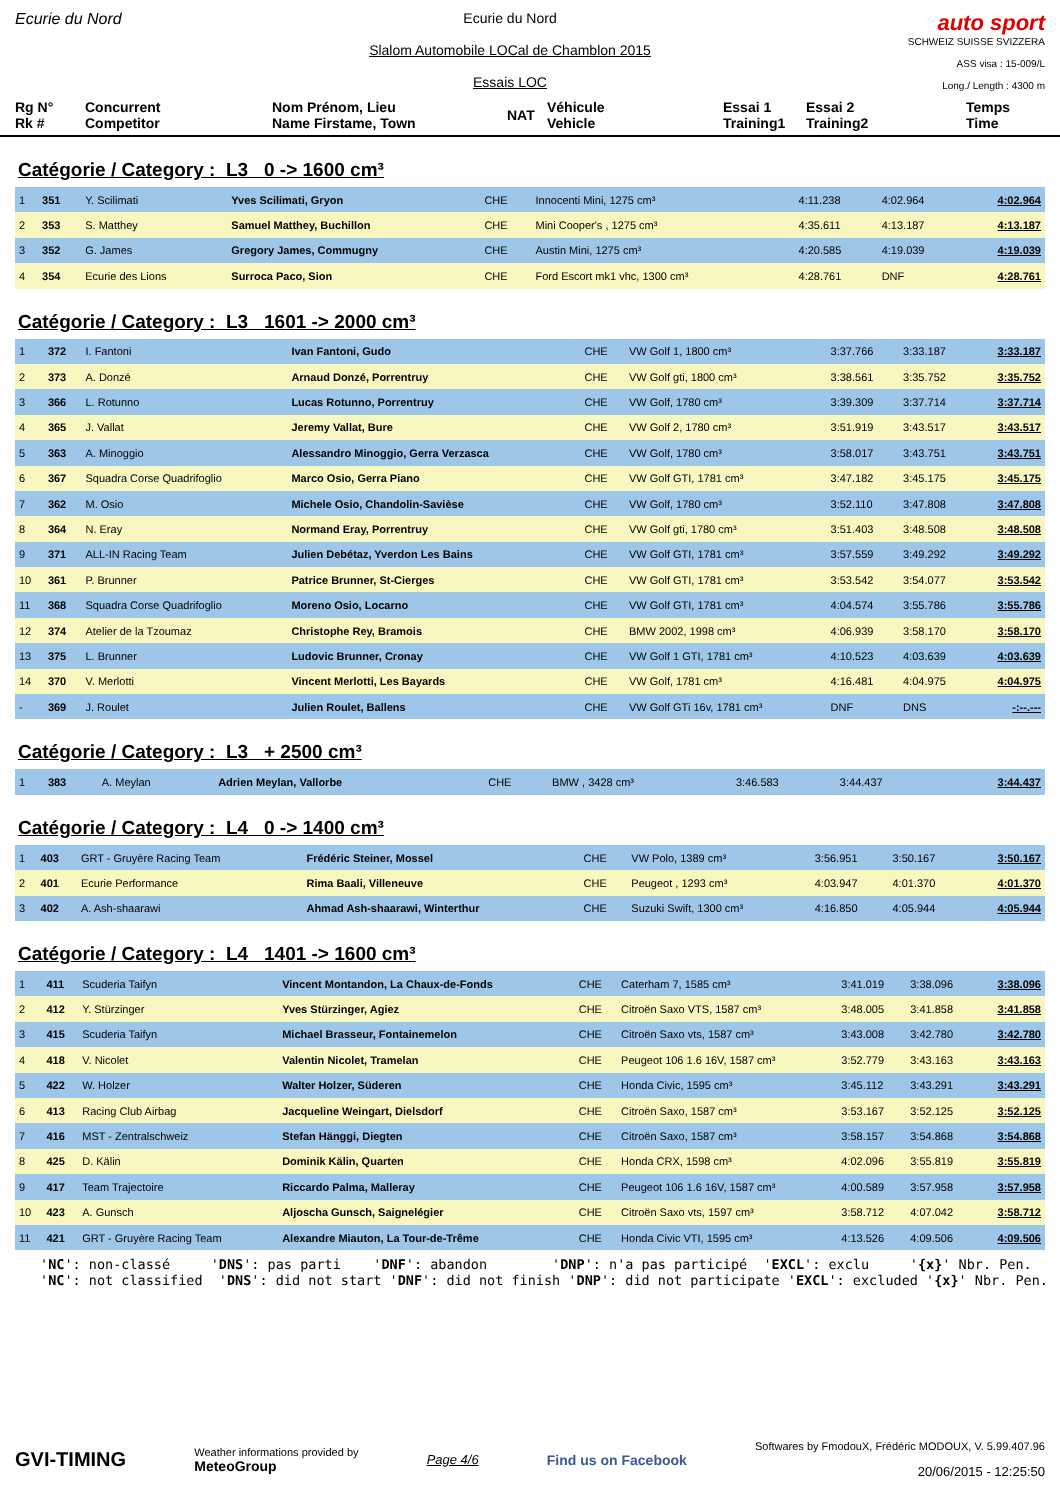Ecurie du Nord
Ecurie du Nord
Slalom Automobile LOCal de Chamblon 2015
Essais LOC
auto sport
SCHWEIZ SUISSE SVIZZERA
ASS visa : 15-009/L
Long./ Length : 4300 m
Rg N°
Rk # Concurrent
Competitor Nom Prénom, Lieu
Name Firstame, Town NAT Véhicule
Vehicle Essai 1
Training1 Essai 2
Training2 Temps
Time
Catégorie / Category : L3 0 -> 1600 cm³
| 1 | 351 | Y. Scilimati | Yves Scilimati, Gryon | CHE | Innocenti Mini, 1275 cm³ | 4:11.238 | 4:02.964 | 4:02.964 |
| 2 | 353 | S. Matthey | Samuel Matthey, Buchillon | CHE | Mini Cooper's , 1275 cm³ | 4:35.611 | 4:13.187 | 4:13.187 |
| 3 | 352 | G. James | Gregory James, Commugny | CHE | Austin Mini, 1275 cm³ | 4:20.585 | 4:19.039 | 4:19.039 |
| 4 | 354 | Ecurie des Lions | Surroca Paco, Sion | CHE | Ford Escort mk1 vhc, 1300 cm³ | 4:28.761 | DNF | 4:28.761 |
Catégorie / Category : L3 1601 -> 2000 cm³
| 1 | 372 | I. Fantoni | Ivan Fantoni, Gudo | CHE | VW Golf 1, 1800 cm³ | 3:37.766 | 3:33.187 | 3:33.187 |
| 2 | 373 | A. Donzé | Arnaud Donzé, Porrentruy | CHE | VW Golf gti, 1800 cm³ | 3:38.561 | 3:35.752 | 3:35.752 |
| 3 | 366 | L. Rotunno | Lucas Rotunno, Porrentruy | CHE | VW Golf, 1780 cm³ | 3:39.309 | 3:37.714 | 3:37.714 |
| 4 | 365 | J. Vallat | Jeremy Vallat, Bure | CHE | VW Golf 2, 1780 cm³ | 3:51.919 | 3:43.517 | 3:43.517 |
| 5 | 363 | A. Minoggio | Alessandro Minoggio, Gerra Verzasca | CHE | VW Golf, 1780 cm³ | 3:58.017 | 3:43.751 | 3:43.751 |
| 6 | 367 | Squadra Corse Quadrifoglio | Marco Osio, Gerra Piano | CHE | VW Golf GTI, 1781 cm³ | 3:47.182 | 3:45.175 | 3:45.175 |
| 7 | 362 | M. Osio | Michele Osio, Chandolin-Savièse | CHE | VW Golf, 1780 cm³ | 3:52.110 | 3:47.808 | 3:47.808 |
| 8 | 364 | N. Eray | Normand Eray, Porrentruy | CHE | VW Golf gti, 1780 cm³ | 3:51.403 | 3:48.508 | 3:48.508 |
| 9 | 371 | ALL-IN Racing Team | Julien Debétaz, Yverdon Les Bains | CHE | VW Golf GTI, 1781 cm³ | 3:57.559 | 3:49.292 | 3:49.292 |
| 10 | 361 | P. Brunner | Patrice Brunner, St-Cierges | CHE | VW Golf GTI, 1781 cm³ | 3:53.542 | 3:54.077 | 3:53.542 |
| 11 | 368 | Squadra Corse Quadrifoglio | Moreno Osio, Locarno | CHE | VW Golf GTI, 1781 cm³ | 4:04.574 | 3:55.786 | 3:55.786 |
| 12 | 374 | Atelier de la Tzoumaz | Christophe Rey, Bramois | CHE | BMW 2002, 1998 cm³ | 4:06.939 | 3:58.170 | 3:58.170 |
| 13 | 375 | L. Brunner | Ludovic Brunner, Cronay | CHE | VW Golf 1 GTI, 1781 cm³ | 4:10.523 | 4:03.639 | 4:03.639 |
| 14 | 370 | V. Merlotti | Vincent Merlotti, Les Bayards | CHE | VW Golf, 1781 cm³ | 4:16.481 | 4:04.975 | 4:04.975 |
| - | 369 | J. Roulet | Julien Roulet, Ballens | CHE | VW Golf GTi 16v, 1781 cm³ | DNF | DNS | -:--.--- |
Catégorie / Category : L3 + 2500 cm³
| 1 | 383 | A. Meylan | Adrien Meylan, Vallorbe | CHE | BMW , 3428 cm³ | 3:46.583 | 3:44.437 | 3:44.437 |
Catégorie / Category : L4 0 -> 1400 cm³
| 1 | 403 | GRT - Gruyère Racing Team | Frédéric Steiner, Mossel | CHE | VW Polo, 1389 cm³ | 3:56.951 | 3:50.167 | 3:50.167 |
| 2 | 401 | Ecurie Performance | Rima Baali, Villeneuve | CHE | Peugeot , 1293 cm³ | 4:03.947 | 4:01.370 | 4:01.370 |
| 3 | 402 | A. Ash-shaarawi | Ahmad Ash-shaarawi, Winterthur | CHE | Suzuki Swift, 1300 cm³ | 4:16.850 | 4:05.944 | 4:05.944 |
Catégorie / Category : L4 1401 -> 1600 cm³
| 1 | 411 | Scuderia Taifyn | Vincent Montandon, La Chaux-de-Fonds | CHE | Caterham 7, 1585 cm³ | 3:41.019 | 3:38.096 | 3:38.096 |
| 2 | 412 | Y. Stürzinger | Yves Stürzinger, Agiez | CHE | Citroën Saxo VTS, 1587 cm³ | 3:48.005 | 3:41.858 | 3:41.858 |
| 3 | 415 | Scuderia Taifyn | Michael Brasseur, Fontainemelon | CHE | Citroën Saxo vts, 1587 cm³ | 3:43.008 | 3:42.780 | 3:42.780 |
| 4 | 418 | V. Nicolet | Valentin Nicolet, Tramelan | CHE | Peugeot 106 1.6 16V, 1587 cm³ | 3:52.779 | 3:43.163 | 3:43.163 |
| 5 | 422 | W. Holzer | Walter Holzer, Süderen | CHE | Honda Civic, 1595 cm³ | 3:45.112 | 3:43.291 | 3:43.291 |
| 6 | 413 | Racing Club Airbag | Jacqueline Weingart, Dielsdorf | CHE | Citroën Saxo, 1587 cm³ | 3:53.167 | 3:52.125 | 3:52.125 |
| 7 | 416 | MST - Zentralschweiz | Stefan Hänggi, Diegten | CHE | Citroën Saxo, 1587 cm³ | 3:58.157 | 3:54.868 | 3:54.868 |
| 8 | 425 | D. Kälin | Dominik Kälin, Quarten | CHE | Honda CRX, 1598 cm³ | 4:02.096 | 3:55.819 | 3:55.819 |
| 9 | 417 | Team Trajectoire | Riccardo Palma, Malleray | CHE | Peugeot 106 1.6 16V, 1587 cm³ | 4:00.589 | 3:57.958 | 3:57.958 |
| 10 | 423 | A. Gunsch | Aljoscha Gunsch, Saignelégier | CHE | Citroën Saxo vts, 1597 cm³ | 3:58.712 | 4:07.042 | 3:58.712 |
| 11 | 421 | GRT - Gruyère Racing Team | Alexandre Miauton, La Tour-de-Trême | CHE | Honda Civic VTI, 1595 cm³ | 4:13.526 | 4:09.506 | 4:09.506 |
'NC': non-classé 'DNS': pas parti 'DNF': abandon 'DNP': n'a pas participé 'EXCL': exclu '{x}' Nbr. Pen. 'NC': not classified 'DNS': did not start 'DNF': did not finish 'DNP': did not participate 'EXCL': excluded '{x}' Nbr. Pen.
GVI-TIMING
Weather informations provided by
MeteoGroup
Page 4/6 Find us on Facebook
Softwares by FmodouX, Frédéric MODOUX, V. 5.99.407.96
20/06/2015 - 12:25:50